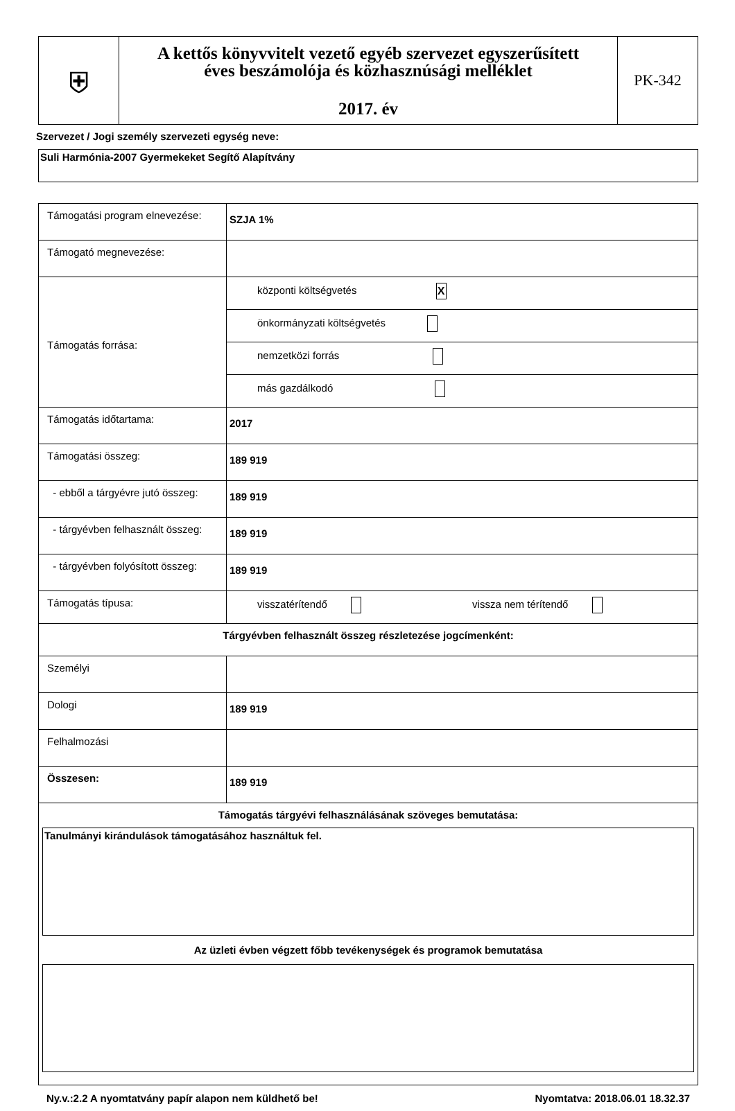| ⛨ | A kettős könyvvitelt vezető egyéb szervezet egyszerűsített éves beszámolója és közhasznúsági melléklet 2017. év | PK-342 |
Szervezet / Jogi személy szervezeti egység neve:
Suli Harmónia-2007 Gyermekeket Segítő Alapítvány
| Támogatási program elnevezése: | SZJA 1% |
| Támogató megnevezése: | |
| Támogatás forrása: | központi költségvetés X |
| | önkormányzati költségvetés |
| | nemzetközi forrás |
| | más gazdálkodó |
| Támogatás időtartama: | 2017 |
| Támogatási összeg: | 189 919 |
| - ebből a tárgyévre jutó összeg: | 189 919 |
| - tárgyévben felhasznált összeg: | 189 919 |
| - tárgyévben folyósított összeg: | 189 919 |
| Támogatás típusa: | visszatérítendő vissza nem térítendő |
| Tárgyévben felhasznált összeg részletezése jogcímenként: | |
| Személyi | |
| Dologi | 189 919 |
| Felhalmozási | |
| Összesen: | 189 919 |
| Támogatás tárgyévi felhasználásának szöveges bemutatása: Tanulmányi kirándulások támogatásához használtuk fel. Az üzleti évben végzett főbb tevékenységek és programok bemutatása | |
Ny.v.:2.2 A nyomtatvány papír alapon nem küldhető be! Nyomtatva: 2018.06.01 18.32.37